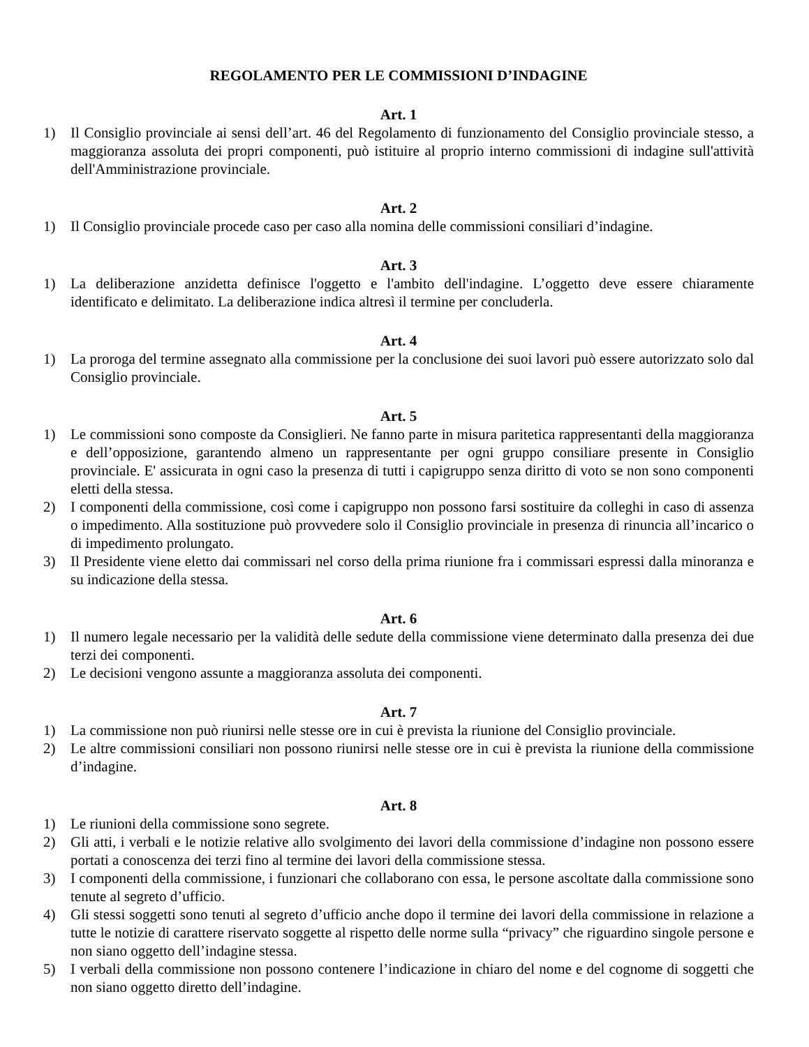REGOLAMENTO PER LE COMMISSIONI D’INDAGINE
Art. 1
1) Il Consiglio provinciale ai sensi dell’art. 46 del Regolamento di funzionamento del Consiglio provinciale stesso, a maggioranza assoluta dei propri componenti, può istituire al proprio interno commissioni di indagine sull'attività dell'Amministrazione provinciale.
Art. 2
1) Il Consiglio provinciale procede caso per caso alla nomina delle commissioni consiliari d’indagine.
Art. 3
1) La deliberazione anzidetta definisce l'oggetto e l'ambito dell'indagine. L’oggetto deve essere chiaramente identificato e delimitato. La deliberazione indica altresì il termine per concluderla.
Art. 4
1) La proroga del termine assegnato alla commissione per la conclusione dei suoi lavori può essere autorizzato solo dal Consiglio provinciale.
Art. 5
1) Le commissioni sono composte da Consiglieri. Ne fanno parte in misura paritetica rappresentanti della maggioranza e dell’opposizione, garantendo almeno un rappresentante per ogni gruppo consiliare presente in Consiglio provinciale. E' assicurata in ogni caso la presenza di tutti i capigruppo senza diritto di voto se non sono componenti eletti della stessa.
2) I componenti della commissione, così come i capigruppo non possono farsi sostituire da colleghi in caso di assenza o impedimento. Alla sostituzione può provvedere solo il Consiglio provinciale in presenza di rinuncia all’incarico o di impedimento prolungato.
3) Il Presidente viene eletto dai commissari nel corso della prima riunione fra i commissari espressi dalla minoranza e su indicazione della stessa.
Art. 6
1) Il numero legale necessario per la validità delle sedute della commissione viene determinato dalla presenza dei due terzi dei componenti.
2) Le decisioni vengono assunte a maggioranza assoluta dei componenti.
Art. 7
1) La commissione non può riunirsi nelle stesse ore in cui è prevista la riunione del Consiglio provinciale.
2) Le altre commissioni consiliari non possono riunirsi nelle stesse ore in cui è prevista la riunione della commissione d’indagine.
Art. 8
1) Le riunioni della commissione sono segrete.
2) Gli atti, i verbali e le notizie relative allo svolgimento dei lavori della commissione d’indagine non possono essere portati a conoscenza dei terzi fino al termine dei lavori della commissione stessa.
3) I componenti della commissione, i funzionari che collaborano con essa, le persone ascoltate dalla commissione sono tenute al segreto d’ufficio.
4) Gli stessi soggetti sono tenuti al segreto d’ufficio anche dopo il termine dei lavori della commissione in relazione a tutte le notizie di carattere riservato soggette al rispetto delle norme sulla “privacy” che riguardino singole persone e non siano oggetto dell’indagine stessa.
5) I verbali della commissione non possono contenere l’indicazione in chiaro del nome e del cognome di soggetti che non siano oggetto diretto dell’indagine.